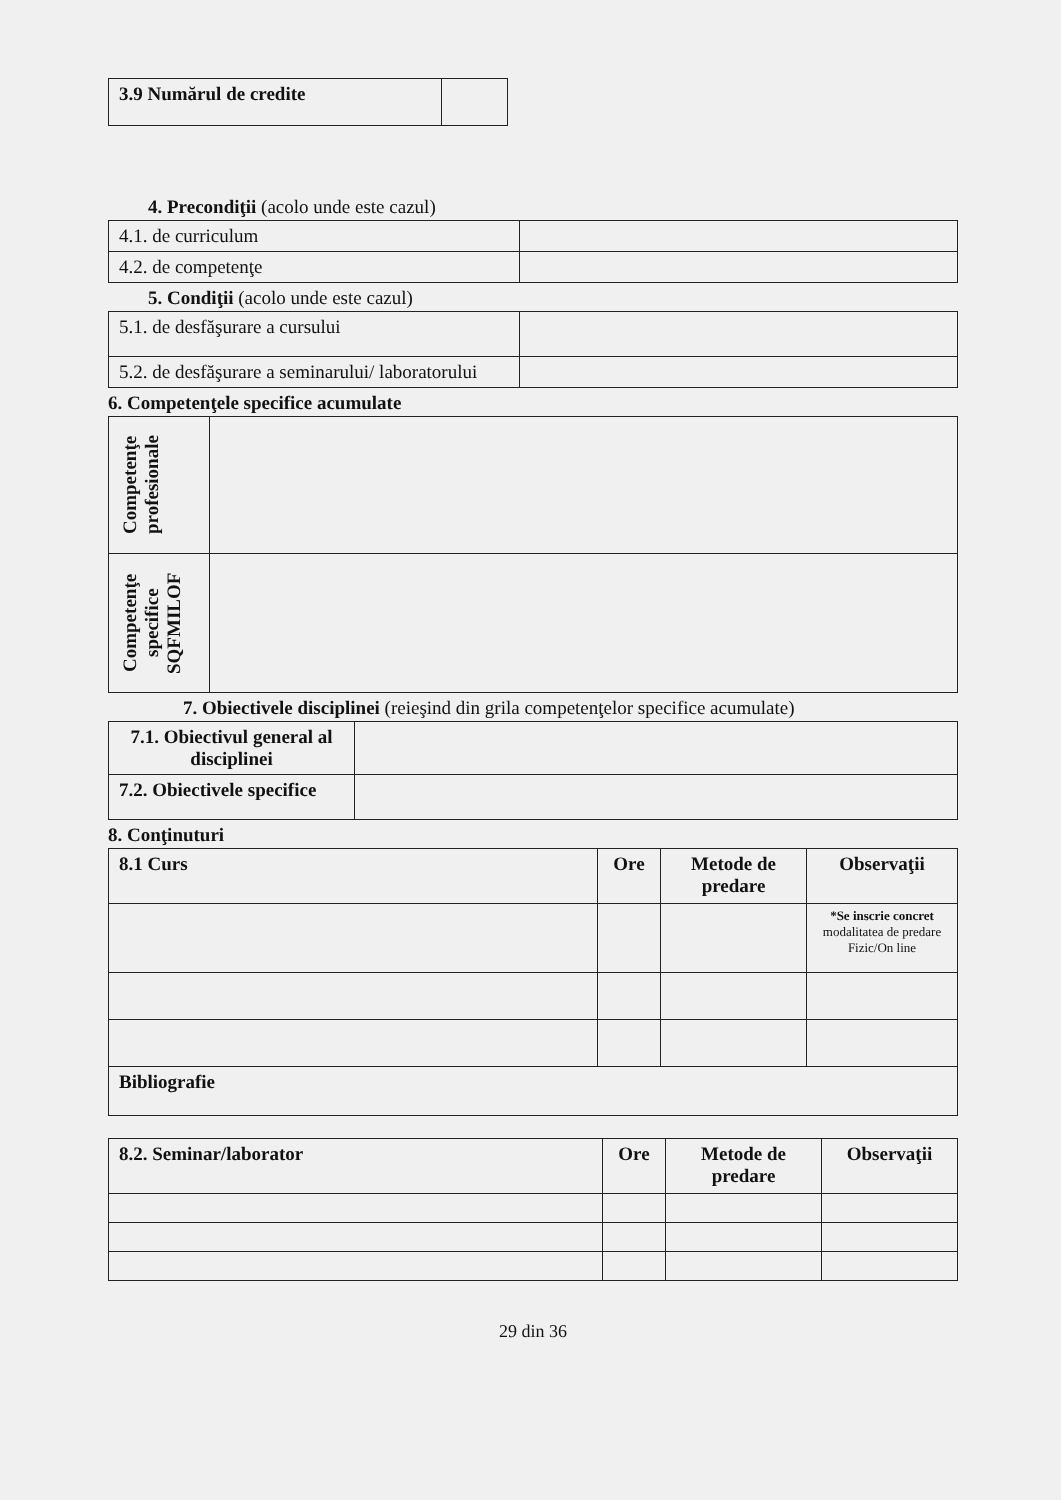| 3.9 Numărul de credite | |
4. Precondiţii (acolo unde este cazul)
| 4.1. de curriculum | |
| 4.2. de competenţe | |
5. Condiţii (acolo unde este cazul)
| 5.1. de desfăşurare a cursului | |
| 5.2. de desfăşurare a seminarului/ laboratorului | |
6. Competenţele specifice acumulate
| Competenţe profesionale | |
| Competenţe specifice SQFMILOF | |
7. Obiectivele disciplinei (reieşind din grila competenţelor specifice acumulate)
| 7.1. Obiectivul general al disciplinei | |
| 7.2. Obiectivele specifice | |
8. Conţinuturi
| 8.1 Curs | Ore | Metode de predare | Observaţii |
| --- | --- | --- | --- |
| | | | *Se inscrie concret modalitatea de predare Fizic/On line |
| Bibliografie | | | |
| 8.2. Seminar/laborator | Ore | Metode de predare | Observaţii |
| --- | --- | --- | --- |
29 din 36